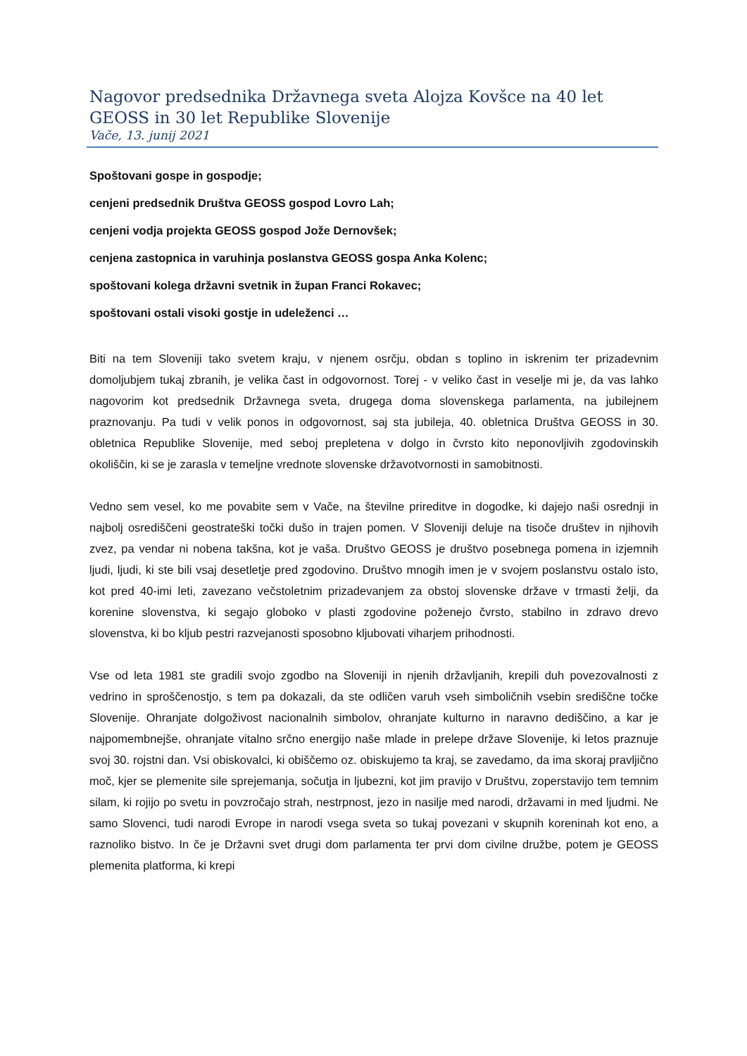Nagovor predsednika Državnega sveta Alojza Kovšce na 40 let GEOSS in 30 let Republike Slovenije
Vače, 13. junij 2021
Spoštovani gospe in gospodje;
cenjeni predsednik Društva GEOSS gospod Lovro Lah;
cenjeni vodja projekta GEOSS gospod Jože Dernovšek;
cenjena zastopnica in varuhinja poslanstva GEOSS gospa Anka Kolenc;
spoštovani kolega državni svetnik in župan Franci Rokavec;
spoštovani ostali visoki gostje in udeleženci …
Biti na tem Sloveniji tako svetem kraju, v njenem osrčju, obdan s toplino in iskrenim ter prizadevnim domoljubjem tukaj zbranih, je velika čast in odgovornost. Torej - v veliko čast in veselje mi je, da vas lahko nagovorim kot predsednik Državnega sveta, drugega doma slovenskega parlamenta, na jubilejnem praznovanju. Pa tudi v velik ponos in odgovornost, saj sta jubileja, 40. obletnica Društva GEOSS in 30. obletnica Republike Slovenije, med seboj prepletena v dolgo in čvrsto kito neponovljivih zgodovinskih okoliščin, ki se je zarasla v temeljne vrednote slovenske državotvornosti in samobitnosti.
Vedno sem vesel, ko me povabite sem v Vače, na številne prireditve in dogodke, ki dajejo naši osrednji in najbolj osrediščeni geostrateški točki dušo in trajen pomen. V Sloveniji deluje na tisoče društev in njihovih zvez, pa vendar ni nobena takšna, kot je vaša. Društvo GEOSS je društvo posebnega pomena in izjemnih ljudi, ljudi, ki ste bili vsaj desetletje pred zgodovino. Društvo mnogih imen je v svojem poslanstvu ostalo isto, kot pred 40-imi leti, zavezano večstoletnim prizadevanjem za obstoj slovenske države v trmasti želji, da korenine slovenstva, ki segajo globoko v plasti zgodovine poženejo čvrsto, stabilno in zdravo drevo slovenstva, ki bo kljub pestri razvejanosti sposobno kljubovati viharjem prihodnosti.
Vse od leta 1981 ste gradili svojo zgodbo na Sloveniji in njenih državljanih, krepili duh povezovalnosti z vedrino in sproščenostjo, s tem pa dokazali, da ste odličen varuh vseh simboličnih vsebin središčne točke Slovenije. Ohranjate dolgoživost nacionalnih simbolov, ohranjate kulturno in naravno dediščino, a kar je najpomembnejše, ohranjate vitalno srčno energijo naše mlade in prelepe države Slovenije, ki letos praznuje svoj 30. rojstni dan. Vsi obiskovalci, ki obiščemo oz. obiskujemo ta kraj, se zavedamo, da ima skoraj pravljično moč, kjer se plemenite sile sprejemanja, sočutja in ljubezni, kot jim pravijo v Društvu, zoperstavijo tem temnim silam, ki rojijo po svetu in povzročajo strah, nestrpnost, jezo in nasilje med narodi, državami in med ljudmi. Ne samo Slovenci, tudi narodi Evrope in narodi vsega sveta so tukaj povezani v skupnih koreninah kot eno, a raznoliko bistvo. In če je Državni svet drugi dom parlamenta ter prvi dom civilne družbe, potem je GEOSS plemenita platforma, ki krepi